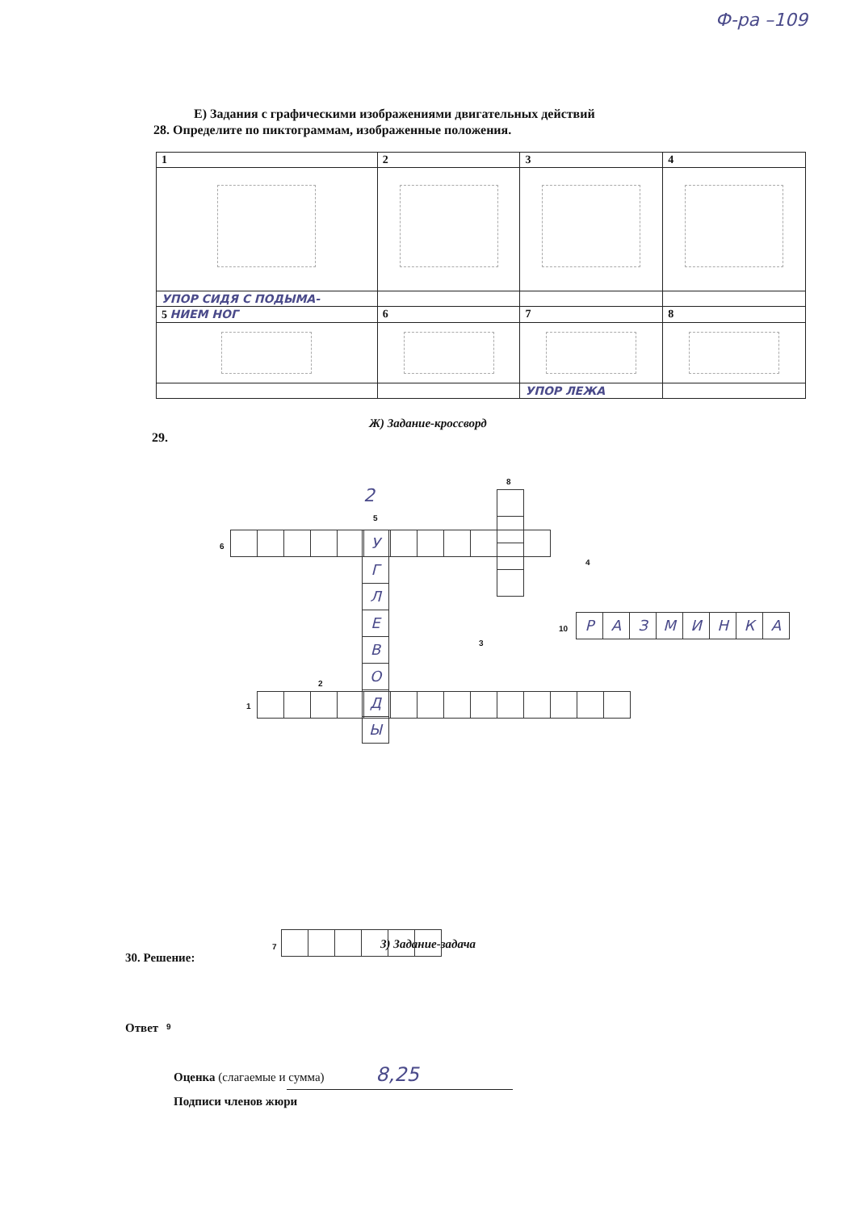Ф-ра –109
Е) Задания с графическими изображениями двигательных действий
28. Определите по пиктограммам, изображенные положения.
| 1 | 2 | 3 | 4 |
| УПОР СИДЯ С ПОДЫМА- | | | |
| 5 НИЕМ НОГ | 6 | 7 | 8 |
| | | УПОР ЛЕЖА | |
Ж) Задание-кроссворд
29.
6
5
2
У
Г
Л
Е
В
О
Д
Ы
8
4
10
Р А З М И Н К А
3
2
1
7
9
З) Задание-задача
30. Решение:
Ответ
Оценка (слагаемые и сумма) 8,25
Подписи членов жюри